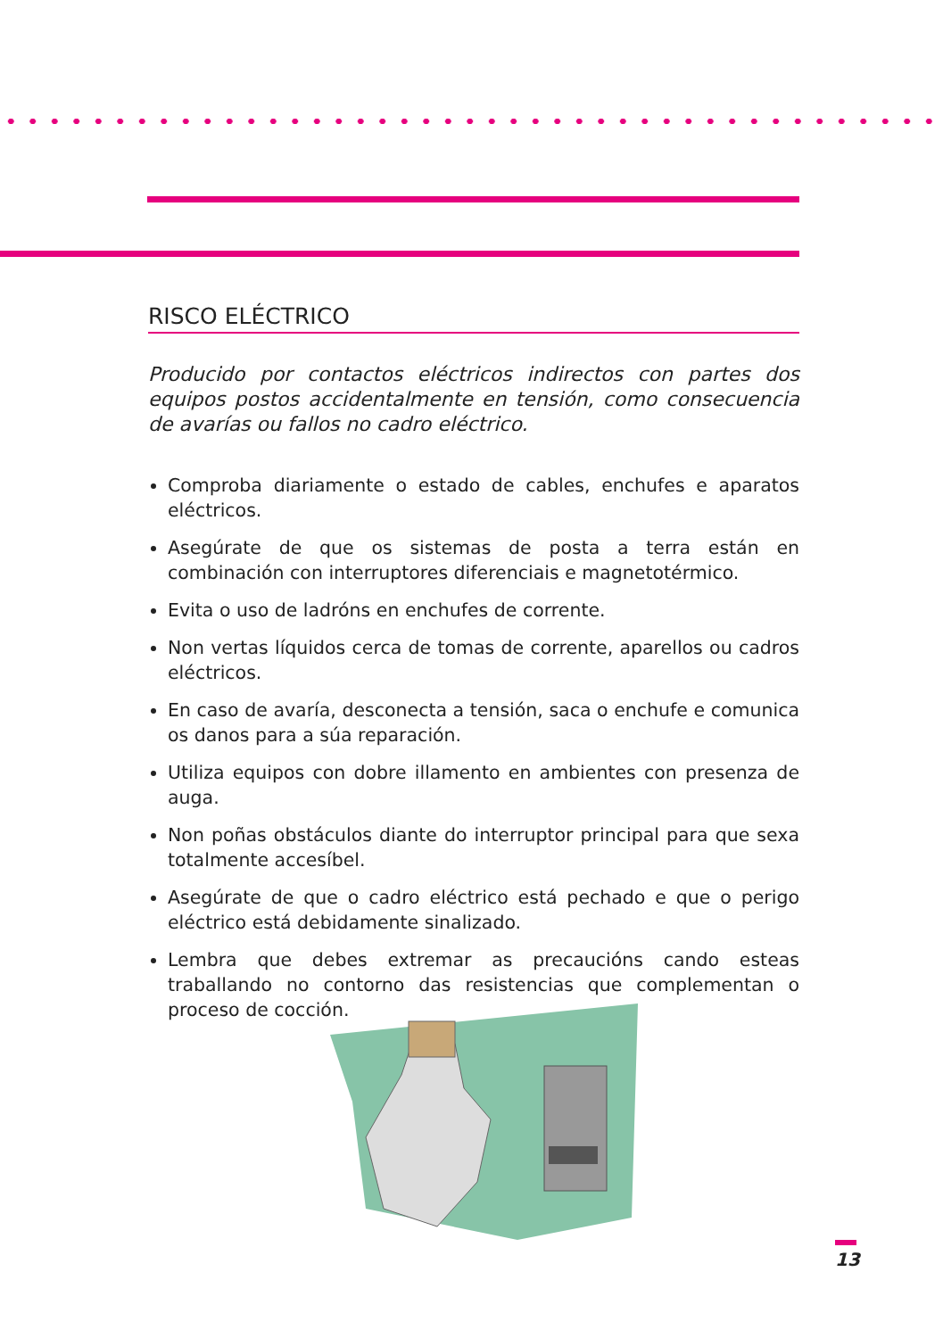RISCO ELÉCTRICO
Producido por contactos eléctricos indirectos con partes dos equipos postos accidentalmente en tensión, como consecuencia de avarías ou fallos no cadro eléctrico.
Comproba diariamente o estado de cables, enchufes e aparatos eléctricos.
Asegúrate de que os sistemas de posta a terra están en combinación con interruptores diferenciais e magnetotérmico.
Evita o uso de ladróns en enchufes de corrente.
Non vertas líquidos cerca de tomas de corrente, aparellos ou cadros eléctricos.
En caso de avaría, desconecta a tensión, saca o enchufe e comunica os danos para a súa reparación.
Utiliza equipos con dobre illamento en ambientes con presenza de auga.
Non poñas obstáculos diante do interruptor principal para que sexa totalmente accesíbel.
Asegúrate de que o cadro eléctrico está pechado e que o perigo eléctrico está debidamente sinalizado.
Lembra que debes extremar as precaucións cando esteas traballando no contorno das resistencias que complementan o proceso de cocción.
13